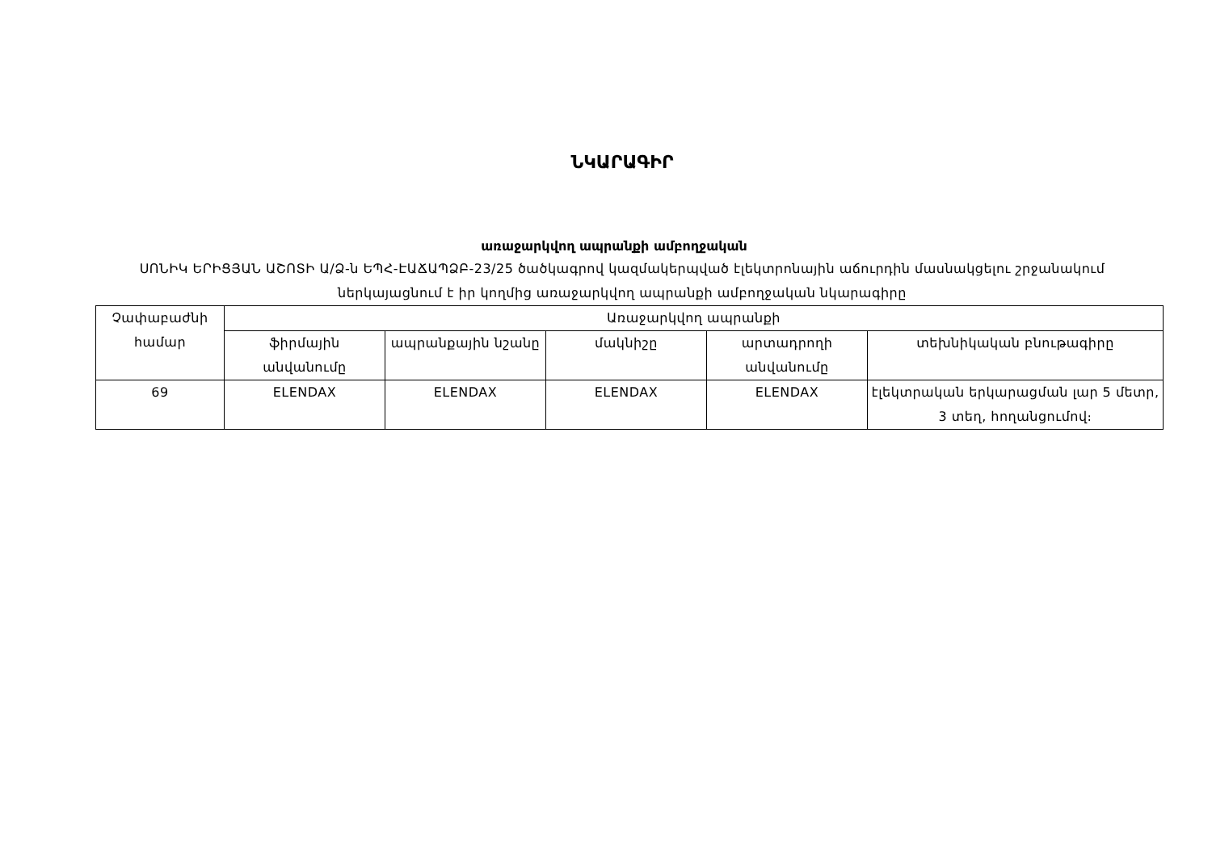ՆԿԱՐԱԳԻՐ
առաջարկվող ապրանքի ամբողջական
ՍՈՆԻԿ ԵՐԻՑՅԱՆ ԱՇՈՏԻ Ա/Ձ-ն ԵՊՀ-ԷԱՃԱՊՁԲ-23/25 ծածկագրով կազմակերպված էլեկտրոնային աճուրդին մասնակցելու շրջանակում ներկայացնում է իր կողմից առաջարկվող ապրանքի ամբողջական նկարագիրը
| Չափաբաժնի համար | Առաջարկվող ապրանքի | | | | |
| | ֆիրմային անվանումը | ապրանքային նշանը | մակնիշը | արտադրողի անվանումը | տեխնիկական բնութագիրը |
| 69 | ELENDAX | ELENDAX | ELENDAX | ELENDAX | էլեկտրական երկարացման լար 5 մետր, 3 տեղ, հողանցումով։ |